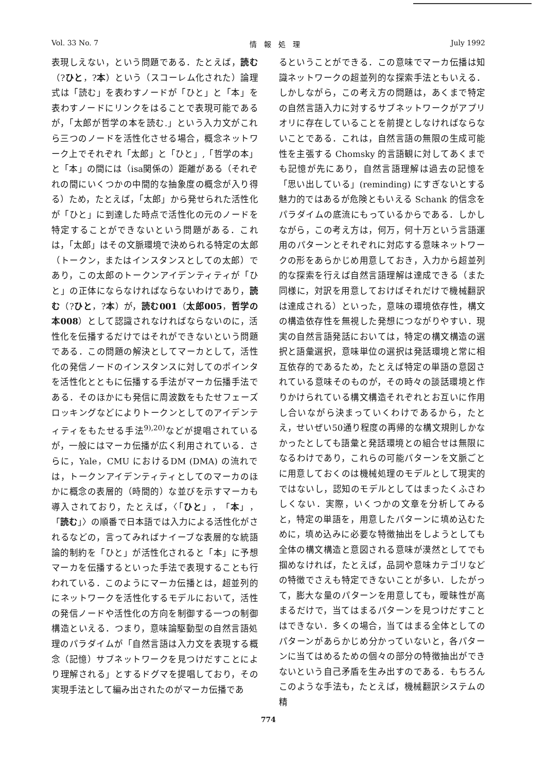Vol. 33 No. 7 情　報　処　理 July 1992
表現しえない，という問題である．たとえば，読む（?ひと，?本）という（スコーレム化された）論理式は「読む」を表わすノードが「ひと」と「本」を表わすノードにリンクをはることで表現可能であるが，「太郎が哲学の本を読む.」という入力文がこれら三つのノードを活性化させる場合，概念ネットワーク上でそれぞれ「太郎」と「ひと」,「哲学の本」と「本」の間には（isa関係の）距離がある（それぞれの間にいくつかの中間的な抽象度の概念が入り得る）ため，たとえば，「太郎」から発せられた活性化が「ひと」に到達した時点で活性化の元のノードを特定することができないという問題がある．これは，「太郎」はその文脈環境で決められる特定の太郎（トークン，またはインスタンスとしての太郎）であり，この太郎のトークンアイデンティティが「ひと」の正体にならなければならないわけであり，読む（?ひと，?本）が，読む001（太郎005，哲学の本008）として認識されなければならないのに，活性化を伝播するだけではそれができないという問題である．この問題の解決としてマーカとして，活性化の発信ノードのインスタンスに対してのポインタを活性化とともに伝播する手法がマーカ伝播手法である．そのほかにも発信に周波数をもたせフェーズロッキングなどによりトークンとしてのアイデンティティをもたせる手法<sup>9),20)</sup>などが提唱されているが，一般にはマーカ伝播が広く利用されている．さらに，Yale，CMU におけるDM (DMA) の流れでは，トークンアイデンティティとしてのマーカのほかに概念の表層的（時間的）な並びを示すマーカも導入されており，たとえば，〈「ひと」，「本」，「読む」〉の順番で日本語では入力による活性化がされるなどの，言ってみればナイーブな表層的な統語論的制約を「ひと」が活性化されると「本」に予想マーカを伝播するといった手法で表現することも行われている．このようにマーカ伝播とは，超並列的にネットワークを活性化するモデルにおいて，活性の発信ノードや活性化の方向を制御する一つの制御構造といえる．つまり，意味論駆動型の自然言語処理のパラダイムが「自然言語は入力文を表現する概念（記憶）サブネットワークを見つけだすことにより理解される」とするドグマを提唱しており，その実現手法として編み出されたのがマーカ伝播であ
るということができる．この意味でマーカ伝播は知識ネットワークの超並列的な探索手法ともいえる．しかしながら，この考え方の問題は，あくまで特定の自然言語入力に対するサブネットワークがアプリオリに存在していることを前提としなければならないことである．これは，自然言語の無限の生成可能性を主張する Chomsky 的言語観に対してあくまでも記憶が先にあり，自然言語理解は過去の記憶を「思い出している」(reminding) にすぎないとする魅力的ではあるが危険ともいえる Schank 的信念をパラダイムの底流にもっているからである．しかしながら，この考え方は，何万，何十万という言語運用のパターンとそれぞれに対応する意味ネットワークの形をあらかじめ用意しておき，入力から超並列的な探索を行えば自然言語理解は達成できる（また同様に，対訳を用意しておけばそれだけで機械翻訳は達成される）といった，意味の環境依存性，構文の構造依存性を無視した発想につながりやすい．現実の自然言語発話においては，特定の構文構造の選択と語彙選択，意味単位の選択は発話環境と常に相互依存的であるため，たとえば特定の単語の意図されている意味そのものが，その時々の談話環境と作りかけられている構文構造それぞれとお互いに作用し合いながら決まっていくわけであるから，たとえ，せいぜい50通り程度の再帰的な構文規則しかなかったとしても語彙と発話環境との組合せは無限になるわけであり，これらの可能パターンを文脈ごとに用意しておくのは機械処理のモデルとして現実的ではないし，認知のモデルとしてはまったくふさわしくない．実際，いくつかの文章を分析してみると，特定の単語を，用意したパターンに填め込むために，填め込みに必要な特徴抽出をしようとしても全体の構文構造と意図される意味が漠然としてでも掴めなければ，たとえば，品詞や意味カテゴリなどの特徴でさえも特定できないことが多い．したがって，膨大な量のパターンを用意しても，曖昧性が高まるだけで，当てはまるパターンを見つけだすことはできない．多くの場合，当てはまる全体としてのパターンがあらかじめ分かっていないと，各パターンに当てはめるための個々の部分の特徴抽出ができないという自己矛盾を生み出すのである．もちろんこのような手法も，たとえば，機械翻訳システムの精
774